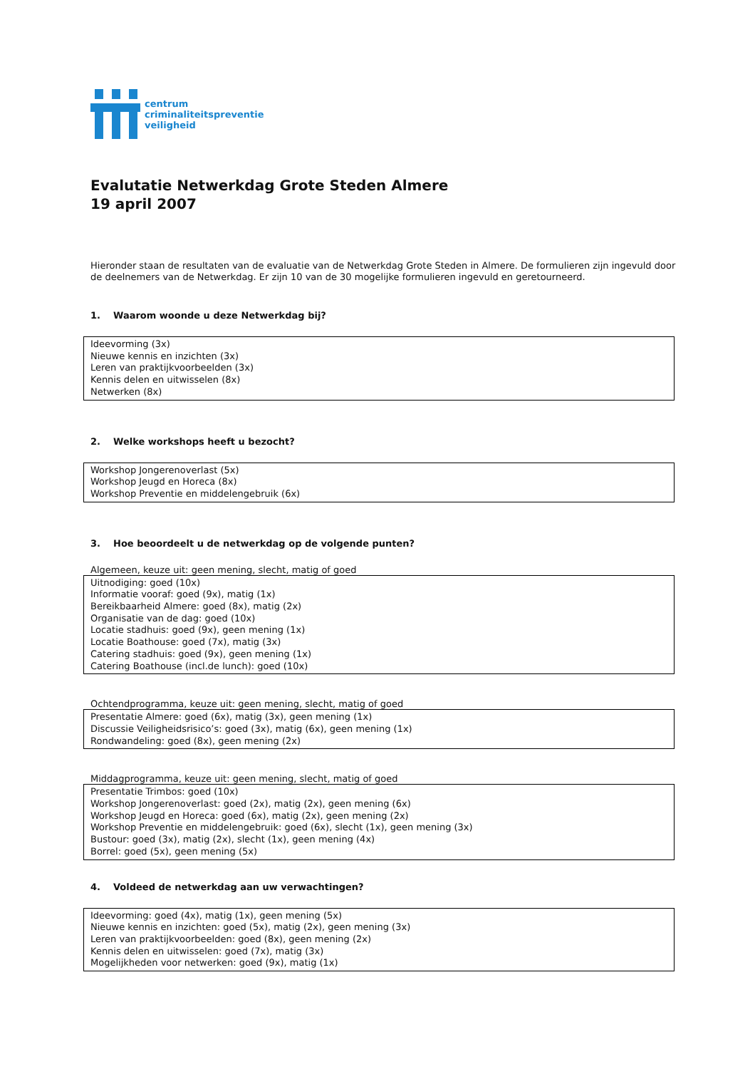centrum
criminaliteitspreventie
veiligheid
Evalutatie Netwerkdag Grote Steden Almere
19 april 2007
Hieronder staan de resultaten van de evaluatie van de Netwerkdag Grote Steden in Almere. De formulieren zijn ingevuld door de deelnemers van de Netwerkdag. Er zijn 10 van de 30 mogelijke formulieren ingevuld en geretourneerd.
1. Waarom woonde u deze Netwerkdag bij?
Ideevorming (3x)
Nieuwe kennis en inzichten (3x)
Leren van praktijkvoorbeelden (3x)
Kennis delen en uitwisselen (8x)
Netwerken (8x)
2. Welke workshops heeft u bezocht?
Workshop Jongerenoverlast (5x)
Workshop Jeugd en Horeca (8x)
Workshop Preventie en middelengebruik (6x)
3. Hoe beoordeelt u de netwerkdag op de volgende punten?
Algemeen, keuze uit: geen mening, slecht, matig of goed
Uitnodiging: goed (10x)
Informatie vooraf: goed (9x), matig (1x)
Bereikbaarheid Almere: goed (8x), matig (2x)
Organisatie van de dag: goed (10x)
Locatie stadhuis: goed (9x), geen mening (1x)
Locatie Boathouse: goed (7x), matig (3x)
Catering stadhuis: goed (9x), geen mening (1x)
Catering Boathouse (incl.de lunch): goed (10x)
Ochtendprogramma, keuze uit: geen mening, slecht, matig of goed
Presentatie Almere: goed (6x), matig (3x), geen mening (1x)
Discussie Veiligheidsrisico’s: goed (3x), matig (6x), geen mening (1x)
Rondwandeling: goed (8x), geen mening (2x)
Middagprogramma, keuze uit: geen mening, slecht, matig of goed
Presentatie Trimbos: goed (10x)
Workshop Jongerenoverlast: goed (2x), matig (2x), geen mening (6x)
Workshop Jeugd en Horeca: goed (6x), matig (2x), geen mening (2x)
Workshop Preventie en middelengebruik: goed (6x), slecht (1x), geen mening (3x)
Bustour: goed (3x), matig (2x), slecht (1x), geen mening (4x)
Borrel: goed (5x), geen mening (5x)
4. Voldeed de netwerkdag aan uw verwachtingen?
Ideevorming: goed (4x), matig (1x), geen mening (5x)
Nieuwe kennis en inzichten: goed (5x), matig (2x), geen mening (3x)
Leren van praktijkvoorbeelden: goed (8x), geen mening (2x)
Kennis delen en uitwisselen: goed (7x), matig (3x)
Mogelijkheden voor netwerken: goed (9x), matig (1x)